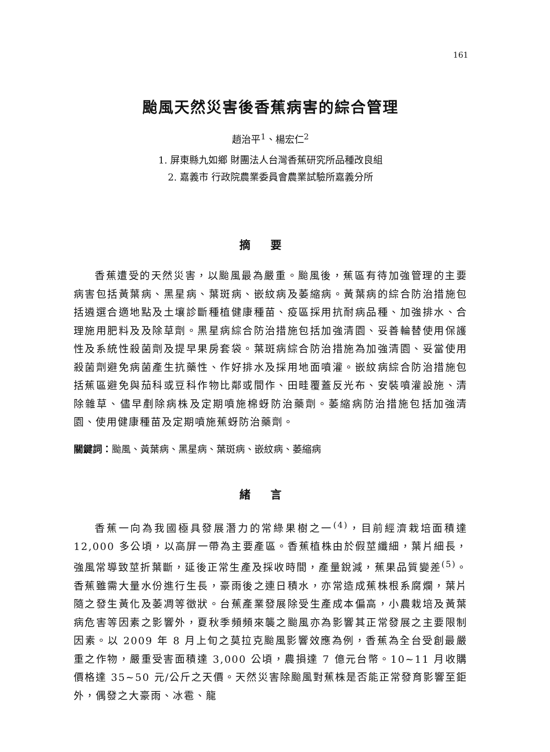161
颱風天然災害後香蕉病害的綜合管理
趙治平<sup>1</sup>、楊宏仁<sup>2</sup>
1. 屏東縣九如鄉 財團法人台灣香蕉研究所品種改良組
2. 嘉義市 行政院農業委員會農業試驗所嘉義分所
摘要
香蕉遭受的天然災害，以颱風最為嚴重。颱風後，蕉區有待加強管理的主要病害包括黃葉病、黑星病、葉斑病、嵌紋病及萎縮病。黃葉病的綜合防治措施包括遴選合適地點及土壤診斷種植健康種苗、疫區採用抗耐病品種、加強排水、合理施用肥料及及除草劑。黑星病綜合防治措施包括加強清園、妥善輪替使用保護性及系統性殺菌劑及提早果房套袋。葉斑病綜合防治措施為加強清園、妥當使用殺菌劑避免病菌產生抗藥性、作好排水及採用地面噴灌。嵌紋病綜合防治措施包括蕉區避免與茄科或豆科作物比鄰或間作、田畦覆蓋反光布、安裝噴灌設施、清除雜草、儘早剷除病株及定期噴施棉蚜防治藥劑。萎縮病防治措施包括加強清園、使用健康種苗及定期噴施蕉蚜防治藥劑。
關鍵詞：颱風、黃葉病、黑星病、葉斑病、嵌紋病、萎縮病
緒言
香蕉一向為我國極具發展潛力的常綠果樹之一<sup>(4)</sup>，目前經濟栽培面積達 12,000 多公頃，以高屏一帶為主要產區。香蕉植株由於假莖纖細，葉片細長，強風常導致莖折葉斷，延後正常生產及採收時間，產量銳減，蕉果品質變差<sup>(5)</sup>。香蕉雖需大量水份進行生長，豪雨後之連日積水，亦常造成蕉株根系腐爛，葉片隨之發生黃化及萎凋等徵狀。台蕉產業發展除受生產成本偏高，小農栽培及黃葉病危害等因素之影響外，夏秋季頻頻來襲之颱風亦為影響其正常發展之主要限制因素。以 2009 年 8 月上旬之莫拉克颱風影響效應為例，香蕉為全台受創最嚴重之作物，嚴重受害面積達 3,000 公頃，農損達 7 億元台幣。10~11 月收購價格達 35~50 元/公斤之天價。天然災害除颱風對蕉株是否能正常發育影響至鉅外，偶發之大豪雨、冰雹、龍